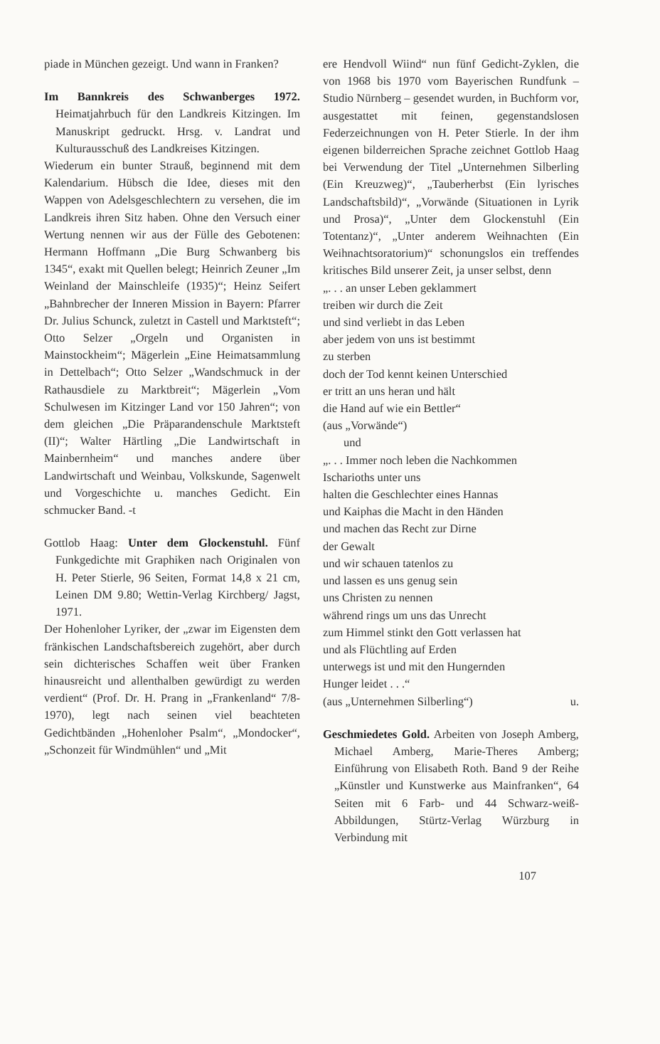piade in München gezeigt. Und wann in Franken?
Im Bannkreis des Schwanberges 1972. Heimatjahrbuch für den Landkreis Kitzingen. Im Manuskript gedruckt. Hrsg. v. Landrat und Kulturausschuß des Landkreises Kitzingen.
Wiederum ein bunter Strauß, beginnend mit dem Kalendarium. Hübsch die Idee, dieses mit den Wappen von Adelsgeschlechtern zu versehen, die im Landkreis ihren Sitz haben. Ohne den Versuch einer Wertung nennen wir aus der Fülle des Gebotenen: Hermann Hoffmann „Die Burg Schwanberg bis 1345“, exakt mit Quellen belegt; Heinrich Zeuner „Im Weinland der Mainschleife (1935)“; Heinz Seifert „Bahnbrecher der Inneren Mission in Bayern: Pfarrer Dr. Julius Schunck, zuletzt in Castell und Marktsteft“; Otto Selzer „Orgeln und Organisten in Mainstockheim“; Mägerlein „Eine Heimatsammlung in Dettelbach“; Otto Selzer „Wandschmuck in der Rathausdiele zu Marktbreit“; Mägerlein „Vom Schulwesen im Kitzinger Land vor 150 Jahren“; von dem gleichen „Die Präparandenschule Marktsteft (II)“; Walter Härtling „Die Landwirtschaft in Mainbernheim“ und manches andere über Landwirtschaft und Weinbau, Volkskunde, Sagenwelt und Vorgeschichte u. manches Gedicht. Ein schmucker Band. -t
Gottlob Haag: Unter dem Glockenstuhl. Fünf Funkgedichte mit Graphiken nach Originalen von H. Peter Stierle, 96 Seiten, Format 14,8 x 21 cm, Leinen DM 9.80; Wettin-Verlag Kirchberg/ Jagst, 1971.
Der Hohenloher Lyriker, der „zwar im Eigensten dem fränkischen Landschaftsbereich zugehört, aber durch sein dichterisches Schaffen weit über Franken hinausreicht und allenthalben gewürdigt zu werden verdient“ (Prof. Dr. H. Prang in „Frankenland“ 7/8-1970), legt nach seinen viel beachteten Gedichtbänden „Hohenloher Psalm“, „Mondocker“, „Schonzeit für Windmühlen“ und „Mit
ere Hendvoll Wiind“ nun fünf Gedicht-Zyklen, die von 1968 bis 1970 vom Bayerischen Rundfunk – Studio Nürnberg – gesendet wurden, in Buchform vor, ausgestattet mit feinen, gegenstandslosen Federzeichnungen von H. Peter Stierle. In der ihm eigenen bilderreichen Sprache zeichnet Gottlob Haag bei Verwendung der Titel „Unternehmen Silberling (Ein Kreuzweg)“, „Tauberherbst (Ein lyrisches Landschaftsbild)“, „Vorwände (Situationen in Lyrik und Prosa)“, „Unter dem Glockenstuhl (Ein Totentanz)“, „Unter anderem Weihnachten (Ein Weihnachtsoratorium)“ schonungslos ein treffendes kritisches Bild unserer Zeit, ja unser selbst, denn
„. . . an unser Leben geklammert
treiben wir durch die Zeit
und sind verliebt in das Leben
aber jedem von uns ist bestimmt
zu sterben
doch der Tod kennt keinen Unterschied
er tritt an uns heran und hält
die Hand auf wie ein Bettler“
(aus „Vorwände“)
und
„. . . Immer noch leben die Nachkommen
Ischarioths unter uns
halten die Geschlechter eines Hannas
und Kaiphas die Macht in den Händen
und machen das Recht zur Dirne
der Gewalt
und wir schauen tatenlos zu
und lassen es uns genug sein
uns Christen zu nennen
während rings um uns das Unrecht
zum Himmel stinkt den Gott verlassen hat
und als Flüchtling auf Erden
unterwegs ist und mit den Hungernden
Hunger leidet . . .“
(aus „Unternehmen Silberling“) u.
Geschmiedetes Gold. Arbeiten von Joseph Amberg, Michael Amberg, Marie-Theres Amberg; Einführung von Elisabeth Roth. Band 9 der Reihe „Künstler und Kunstwerke aus Mainfranken“, 64 Seiten mit 6 Farb- und 44 Schwarz-weiß-Abbildungen, Stürtz-Verlag Würzburg in Verbindung mit
107